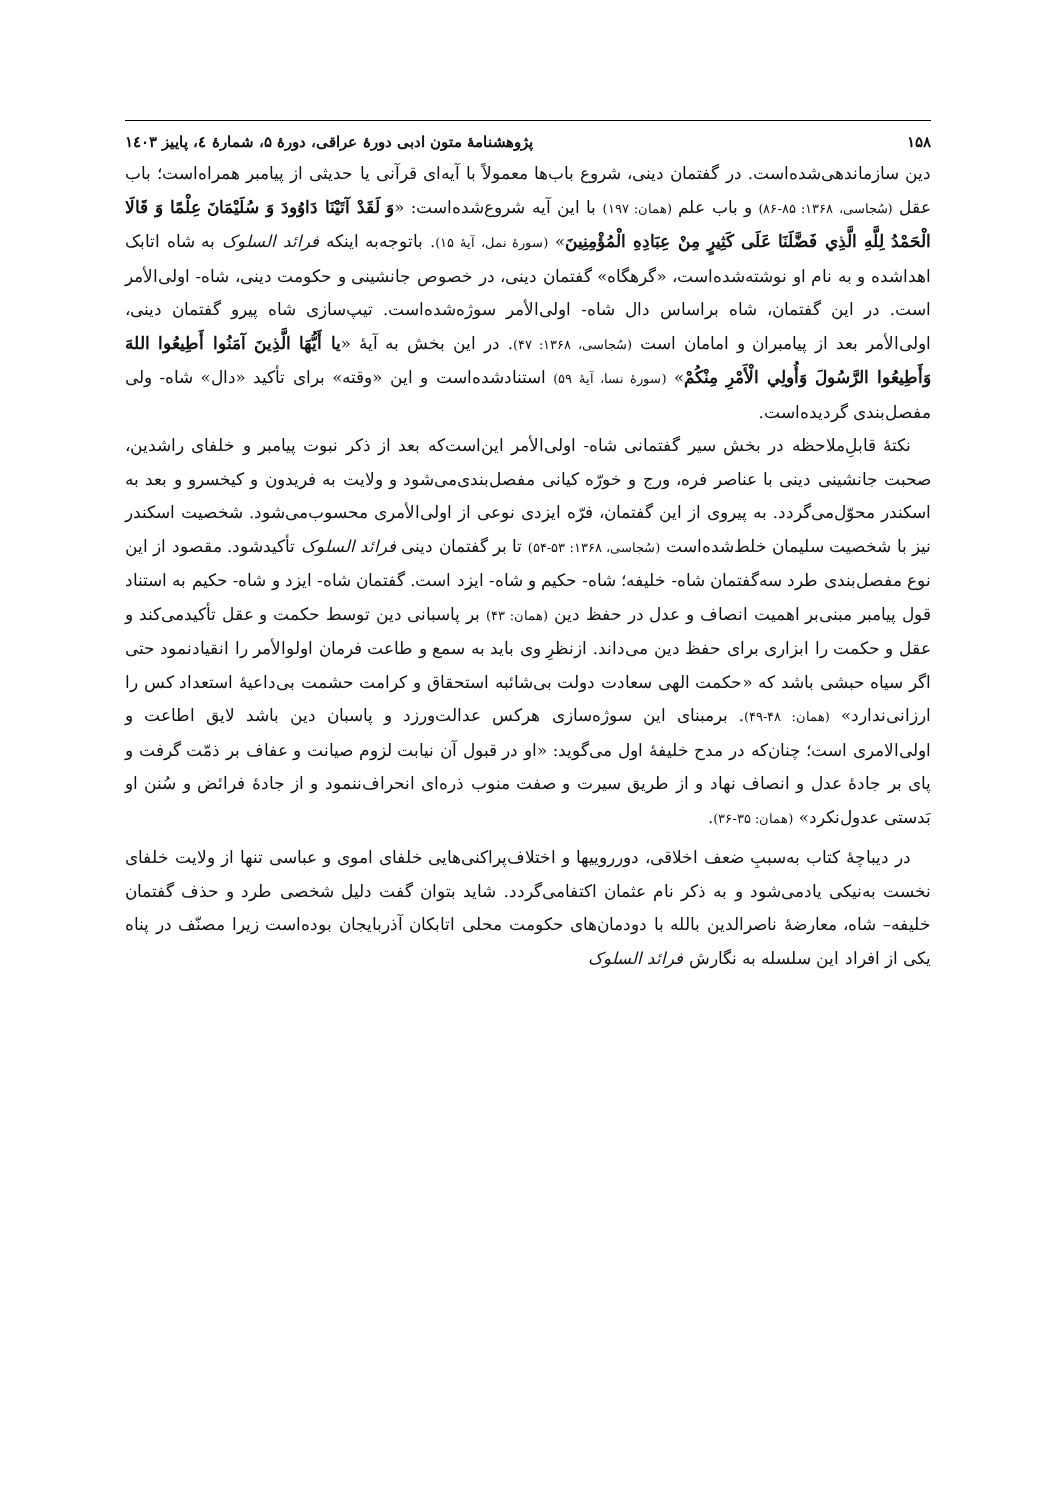۱۵۸ پژوهشنامهٔ متون ادبی دورهٔ عراقی، دورهٔ ۵، شمارهٔ ٤، پاییز ۱٤۰۳
دین سازماندهی‌شده‌است. در گفتمان دینی، شروع باب‌ها معمولاً با آیه‌ای قرآنی یا حدیثی از پیامبر همراه‌است؛ باب عقل (سُجاسی، ۱۳۶۸: ۸۵-۸۶) و باب علم (همان: ۱۹۷) با این آیه شروع‌شده‌است: «وَ لَقَدْ آتَيْنَا دَاوُودَ وَ سُلَيْمَانَ عِلْمًا وَ قَالَا الْحَمْدُ لِلَّهِ الَّذِي فَضَّلَنَا عَلَى كَثِيرٍ مِنْ عِبَادِهِ الْمُؤْمِنِينَ» (سورهٔ نمل، آیهٔ ۱۵). باتوجه‌به اینکه فرائد السلوک به شاه اتابک اهداشده و به نام او نوشته‌شده‌است، «گرهگاه» گفتمان دینی، در خصوص جانشینی و حکومت دینی، شاه- اولی‌الأمر است. در این گفتمان، شاه براساس دال شاه- اولی‌الأمر سوژه‌شده‌است. تیپ‌سازی شاه پیرو گفتمان دینی، اولی‌الأمر بعد از پیامبران و امامان است (سُجاسی، ۱۳۶۸: ۴۷). در این بخش به آیهٔ «یا أَيُّهَا الَّذِينَ آمَنُوا أَطِيعُوا اللهَ وَأَطِيعُوا الرَّسُولَ وَأُولِي الْأَمْرِ مِنْكُمْ» (سورهٔ نسا، آیهٔ ۵۹) استنادشده‌است و این «وقته» برای تأکید «دال» شاه- ولی مفصل‌بندی گردیده‌است.
نکتهٔ قابلِ‌ملاحظه در بخش سیر گفتمانی شاه- اولی‌الأمر این‌است‌که بعد از ذکر نبوت پیامبر و خلفای راشدین، صحبت جانشینی دینی با عناصر فره، ورج و خورّه کیانی مفصل‌بندی‌می‌شود و ولایت به فریدون و کیخسرو و بعد به اسکندر محوّل‌می‌گردد. به پیروی از این گفتمان، فرّه ایزدی نوعی از اولی‌الأمری محسوب‌می‌شود. شخصیت اسکندر نیز با شخصیت سلیمان خلط‌شده‌است (سُجاسی، ۱۳۶۸: ۵۳-۵۴) تا بر گفتمان دینی فرائد السلوک تأکیدشود. مقصود از این نوع مفصل‌بندی طرد سه‌گفتمان شاه- خلیفه؛ شاه- حکیم و شاه- ایزد است. گفتمان شاه- ایزد و شاه- حکیم به استناد قول پیامبر مبنی‌بر اهمیت انصاف و عدل در حفظ دین (همان: ۴۳) بر پاسبانی دین توسط حکمت و عقل تأکیدمی‌کند و عقل و حکمت را ابزاری برای حفظ دین می‌داند. ازنظرِ وی باید به سمع و طاعت فرمان اولوالأمر را انقیادنمود حتی اگر سیاه حبشی باشد که «حکمت الهی سعادت دولت بی‌شائبه استحقاق و کرامت حشمت بی‌داعیهٔ استعداد کس را ارزانی‌ندارد» (همان: ۴۸-۴۹). برمبنای این سوژه‌سازی هرکس عدالت‌ورزد و پاسبان دین باشد لایق اطاعت و اولی‌الامری است؛ چنان‌که در مدح خلیفهٔ اول می‌گوید: «او در قبول آن نیابت لزوم صیانت و عفاف بر ذمّت گرفت و پای بر جادهٔ عدل و انصاف نهاد و از طریق سیرت و صفت منوب ذره‌ای انحراف‌ننمود و از جادهٔ فرائض و سُنن او بَدستی عدول‌نکرد» (همان: ۳۵-۳۶).
در دیباچهٔ کتاب به‌سببِ ضعف اخلاقی، دورروییها و اختلاف‌پراکنی‌هایی خلفای اموی و عباسی تنها از ولایت خلفای نخست به‌نیکی یادمی‌شود و به ذکر نام عثمان اکتفامی‌گردد. شاید بتوان گفت دلیل شخصی طرد و حذف گفتمان خلیفه– شاه، معارضهٔ ناصرالدین بالله با دودمان‌های حکومت محلی اتابکان آذربایجان بوده‌است زیرا مصنّف در پناه یکی از افراد این سلسله به نگارش فرائد السلوک